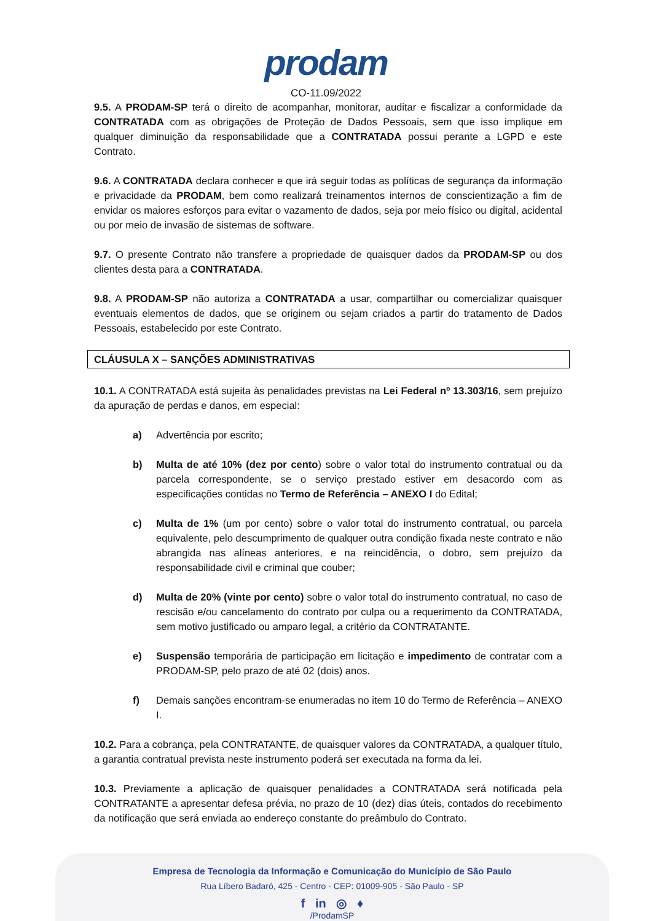prodam
CO-11.09/2022
9.5. A PRODAM-SP terá o direito de acompanhar, monitorar, auditar e fiscalizar a conformidade da CONTRATADA com as obrigações de Proteção de Dados Pessoais, sem que isso implique em qualquer diminuição da responsabilidade que a CONTRATADA possui perante a LGPD e este Contrato.
9.6. A CONTRATADA declara conhecer e que irá seguir todas as políticas de segurança da informação e privacidade da PRODAM, bem como realizará treinamentos internos de conscientização a fim de envidar os maiores esforços para evitar o vazamento de dados, seja por meio físico ou digital, acidental ou por meio de invasão de sistemas de software.
9.7. O presente Contrato não transfere a propriedade de quaisquer dados da PRODAM-SP ou dos clientes desta para a CONTRATADA.
9.8. A PRODAM-SP não autoriza a CONTRATADA a usar, compartilhar ou comercializar quaisquer eventuais elementos de dados, que se originem ou sejam criados a partir do tratamento de Dados Pessoais, estabelecido por este Contrato.
CLÁUSULA X – SANÇÕES ADMINISTRATIVAS
10.1. A CONTRATADA está sujeita às penalidades previstas na Lei Federal nº 13.303/16, sem prejuízo da apuração de perdas e danos, em especial:
a) Advertência por escrito;
b) Multa de até 10% (dez por cento) sobre o valor total do instrumento contratual ou da parcela correspondente, se o serviço prestado estiver em desacordo com as especificações contidas no Termo de Referência – ANEXO I do Edital;
c) Multa de 1% (um por cento) sobre o valor total do instrumento contratual, ou parcela equivalente, pelo descumprimento de qualquer outra condição fixada neste contrato e não abrangida nas alíneas anteriores, e na reincidência, o dobro, sem prejuízo da responsabilidade civil e criminal que couber;
d) Multa de 20% (vinte por cento) sobre o valor total do instrumento contratual, no caso de rescisão e/ou cancelamento do contrato por culpa ou a requerimento da CONTRATADA, sem motivo justificado ou amparo legal, a critério da CONTRATANTE.
e) Suspensão temporária de participação em licitação e impedimento de contratar com a PRODAM-SP, pelo prazo de até 02 (dois) anos.
f) Demais sanções encontram-se enumeradas no item 10 do Termo de Referência – ANEXO I.
10.2. Para a cobrança, pela CONTRATANTE, de quaisquer valores da CONTRATADA, a qualquer título, a garantia contratual prevista neste instrumento poderá ser executada na forma da lei.
10.3. Previamente a aplicação de quaisquer penalidades a CONTRATADA será notificada pela CONTRATANTE a apresentar defesa prévia, no prazo de 10 (dez) dias úteis, contados do recebimento da notificação que será enviada ao endereço constante do preâmbulo do Contrato.
Empresa de Tecnologia da Informação e Comunicação do Município de São Paulo
Rua Líbero Badaró, 425 - Centro - CEP: 01009-905 - São Paulo - SP
f in ◎ ♦
/ProdamSP